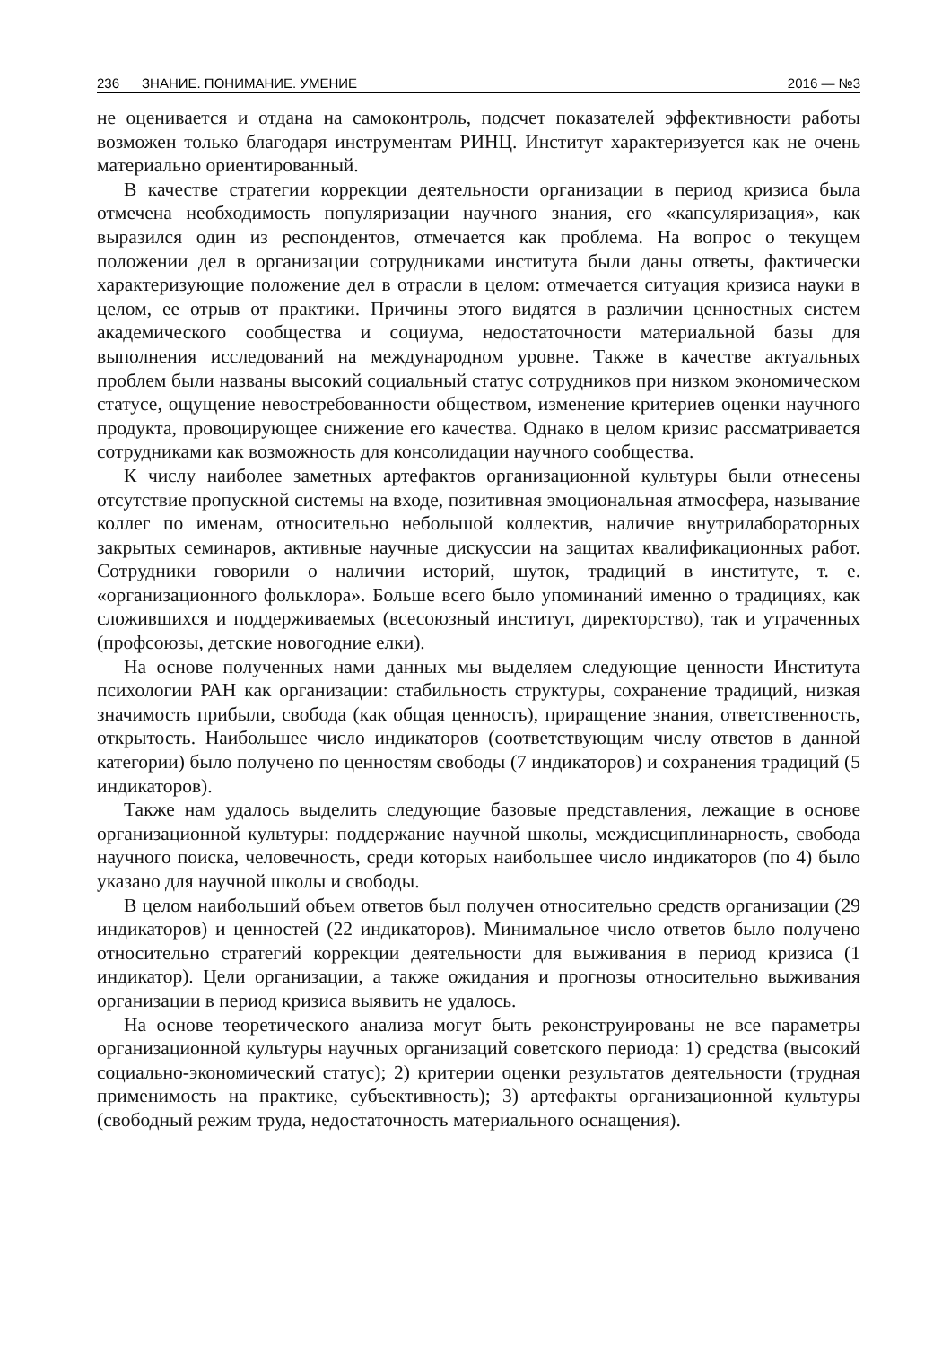236 ЗНАНИЕ. ПОНИМАНИЕ. УМЕНИЕ 2016 — №3
не оценивается и отдана на самоконтроль, подсчет показателей эффективности работы возможен только благодаря инструментам РИНЦ. Институт характеризуется как не очень материально ориентированный.
В качестве стратегии коррекции деятельности организации в период кризиса была отмечена необходимость популяризации научного знания, его «капсуляризация», как выразился один из респондентов, отмечается как проблема. На вопрос о текущем положении дел в организации сотрудниками института были даны ответы, фактически характеризующие положение дел в отрасли в целом: отмечается ситуация кризиса науки в целом, ее отрыв от практики. Причины этого видятся в различии ценностных систем академического сообщества и социума, недостаточности материальной базы для выполнения исследований на международном уровне. Также в качестве актуальных проблем были названы высокий социальный статус сотрудников при низком экономическом статусе, ощущение невостребованности обществом, изменение критериев оценки научного продукта, провоцирующее снижение его качества. Однако в целом кризис рассматривается сотрудниками как возможность для консолидации научного сообщества.
К числу наиболее заметных артефактов организационной культуры были отнесены отсутствие пропускной системы на входе, позитивная эмоциональная атмосфера, называние коллег по именам, относительно небольшой коллектив, наличие внутрилабораторных закрытых семинаров, активные научные дискуссии на защитах квалификационных работ. Сотрудники говорили о наличии историй, шуток, традиций в институте, т. е. «организационного фольклора». Больше всего было упоминаний именно о традициях, как сложившихся и поддерживаемых (всесоюзный институт, директорство), так и утраченных (профсоюзы, детские новогодние елки).
На основе полученных нами данных мы выделяем следующие ценности Института психологии РАН как организации: стабильность структуры, сохранение традиций, низкая значимость прибыли, свобода (как общая ценность), приращение знания, ответственность, открытость. Наибольшее число индикаторов (соответствующим числу ответов в данной категории) было получено по ценностям свободы (7 индикаторов) и сохранения традиций (5 индикаторов).
Также нам удалось выделить следующие базовые представления, лежащие в основе организационной культуры: поддержание научной школы, междисциплинарность, свобода научного поиска, человечность, среди которых наибольшее число индикаторов (по 4) было указано для научной школы и свободы.
В целом наибольший объем ответов был получен относительно средств организации (29 индикаторов) и ценностей (22 индикаторов). Минимальное число ответов было получено относительно стратегий коррекции деятельности для выживания в период кризиса (1 индикатор). Цели организации, а также ожидания и прогнозы относительно выживания организации в период кризиса выявить не удалось.
На основе теоретического анализа могут быть реконструированы не все параметры организационной культуры научных организаций советского периода: 1) средства (высокий социально-экономический статус); 2) критерии оценки результатов деятельности (трудная применимость на практике, субъективность); 3) артефакты организационной культуры (свободный режим труда, недостаточность материального оснащения).